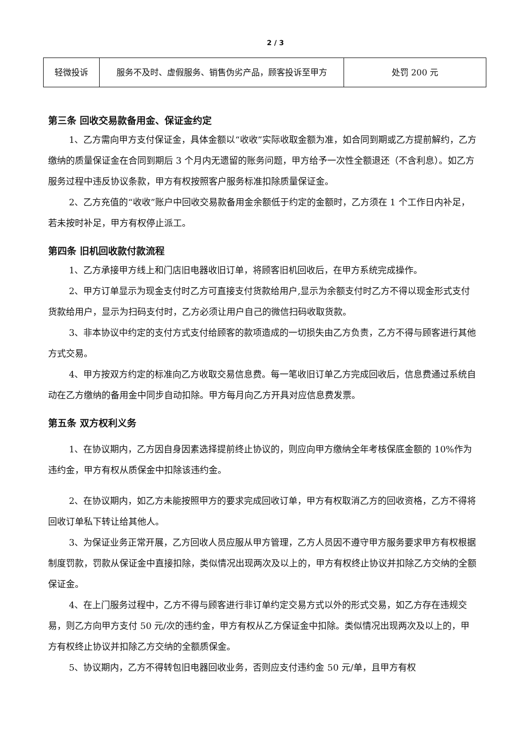2 / 3
| 轻微投诉 | 服务不及时、虚假服务、销售伪劣产品，顾客投诉至甲方 | 处罚 200 元 |
第三条 回收交易款备用金、保证金约定
1、乙方需向甲方支付保证金，具体金额以“收收”实际收取金额为准，如合同到期或乙方提前解约，乙方缴纳的质量保证金在合同到期后 3 个月内无遗留的账务问题，甲方给予一次性全额退还（不含利息）。如乙方服务过程中违反协议条款，甲方有权按照客户服务标准扣除质量保证金。
2、乙方充值的“收收”账户中回收交易款备用金余额低于约定的金额时，乙方须在 1 个工作日内补足，若未按时补足，甲方有权停止派工。
第四条 旧机回收款付款流程
1、乙方承接甲方线上和门店旧电器收旧订单，将顾客旧机回收后，在甲方系统完成操作。
2、甲方订单显示为现金支付时乙方可直接支付货款给用户,显示为余额支付时乙方不得以现金形式支付货款给用户，显示为扫码支付时，乙方必须让用户自己的微信扫码收取货款。
3、非本协议中约定的支付方式支付给顾客的款项造成的一切损失由乙方负责，乙方不得与顾客进行其他方式交易。
4、甲方按双方约定的标准向乙方收取交易信息费。每一笔收旧订单乙方完成回收后，信息费通过系统自动在乙方缴纳的备用金中同步自动扣除。甲方每月向乙方开具对应信息费发票。
第五条 双方权利义务
1、在协议期内，乙方因自身因素选择提前终止协议的，则应向甲方缴纳全年考核保底金额的 10%作为违约金，甲方有权从质保金中扣除该违约金。
2、在协议期内，如乙方未能按照甲方的要求完成回收订单，甲方有权取消乙方的回收资格，乙方不得将回收订单私下转让给其他人。
3、为保证业务正常开展，乙方回收人员应服从甲方管理，乙方人员因不遵守甲方服务要求甲方有权根据制度罚款，罚款从保证金中直接扣除，类似情况出现两次及以上的，甲方有权终止协议并扣除乙方交纳的全额保证金。
4、在上门服务过程中，乙方不得与顾客进行非订单约定交易方式以外的形式交易，如乙方存在违规交易，则乙方向甲方支付 50 元/次的违约金，甲方有权从乙方保证金中扣除。类似情况出现两次及以上的，甲方有权终止协议并扣除乙方交纳的全额质保金。
5、协议期内，乙方不得转包旧电器回收业务，否则应支付违约金 50 元/单，且甲方有权